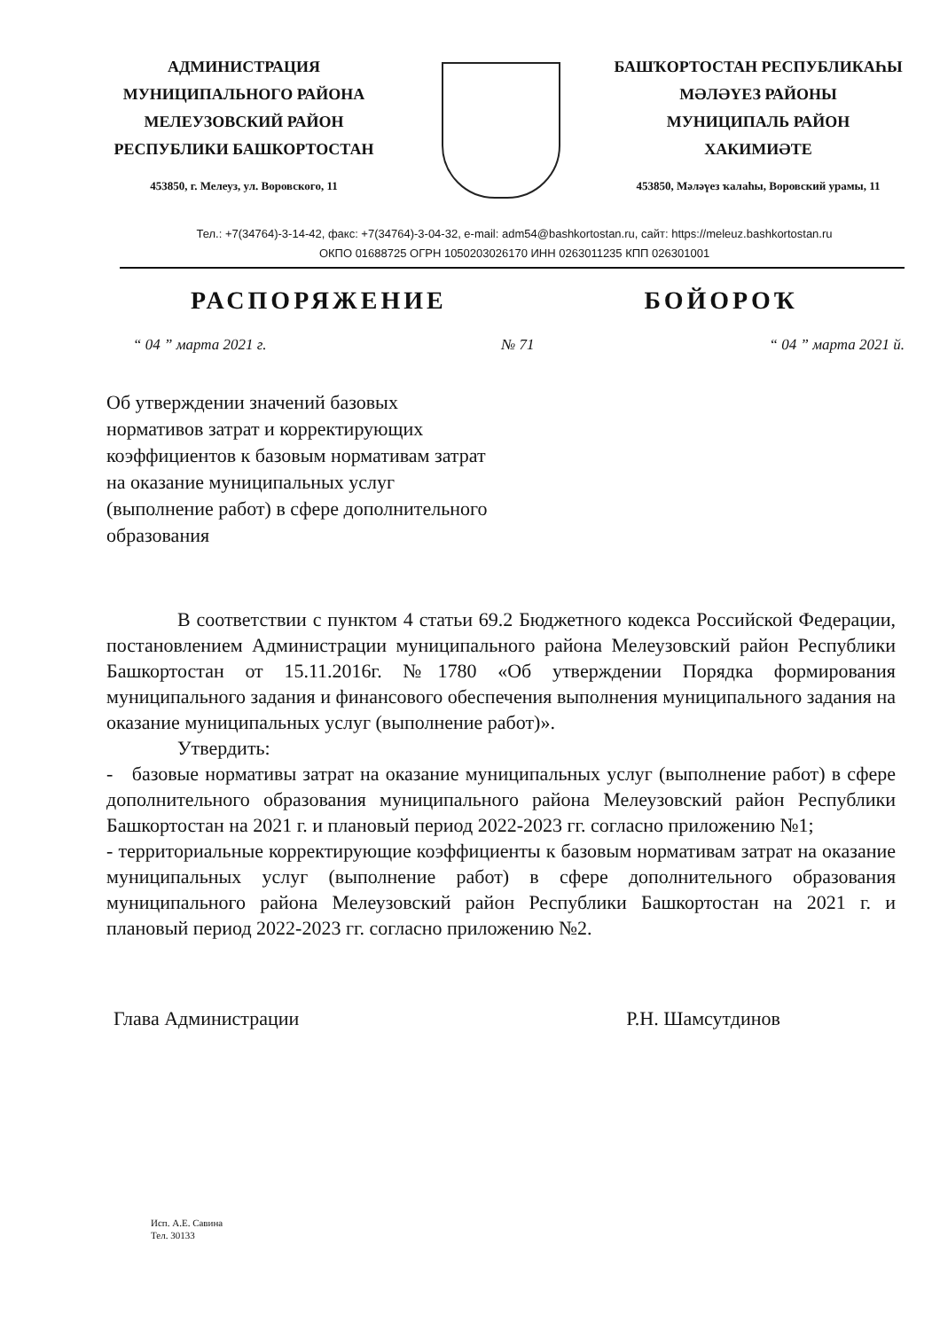АДМИНИСТРАЦИЯ
МУНИЦИПАЛЬНОГО РАЙОНА
МЕЛЕУЗОВСКИЙ РАЙОН
РЕСПУБЛИКИ БАШКОРТОСТАН
453850, г. Мелеуз, ул. Воровского, 11
БАШҠОРТОСТАН РЕСПУБЛИКАҺЫ
МӘЛӘҮЕЗ РАЙОНЫ
МУНИЦИПАЛЬ РАЙОН
ХАКИМИӘТЕ
453850, Мәләүез ҡалаһы, Воровский урамы, 11
Тел.: +7(34764)-3-14-42, факс: +7(34764)-3-04-32, e-mail: adm54@bashkortostan.ru, сайт: https://meleuz.bashkortostan.ru
ОКПО 01688725 ОГРН 1050203026170 ИНН 0263011235 КПП 026301001
РАСПОРЯЖЕНИЕ БОЙОРОҠ
“ 04 ” марта 2021 г. № 71 “ 04 ” марта 2021 й.
Об утверждении значений базовых нормативов затрат и корректирующих коэффициентов к базовым нормативам затрат на оказание муниципальных услуг (выполнение работ) в сфере дополнительного образования
В соответствии с пунктом 4 статьи 69.2 Бюджетного кодекса Российской Федерации, постановлением Администрации муниципального района Мелеузовский район Республики Башкортостан от 15.11.2016г. №1780 «Об утверждении Порядка формирования муниципального задания и финансового обеспечения выполнения муниципального задания на оказание муниципальных услуг (выполнение работ)».
Утвердить:
- базовые нормативы затрат на оказание муниципальных услуг (выполнение работ) в сфере дополнительного образования муниципального района Мелеузовский район Республики Башкортостан на 2021 г. и плановый период 2022-2023 гг. согласно приложению №1;
- территориальные корректирующие коэффициенты к базовым нормативам затрат на оказание муниципальных услуг (выполнение работ) в сфере дополнительного образования муниципального района Мелеузовский район Республики Башкортостан на 2021 г. и плановый период 2022-2023 гг. согласно приложению №2.
Глава Администрации Р.Н. Шамсутдинов
Исп. А.Е. Савина
Тел. 30133